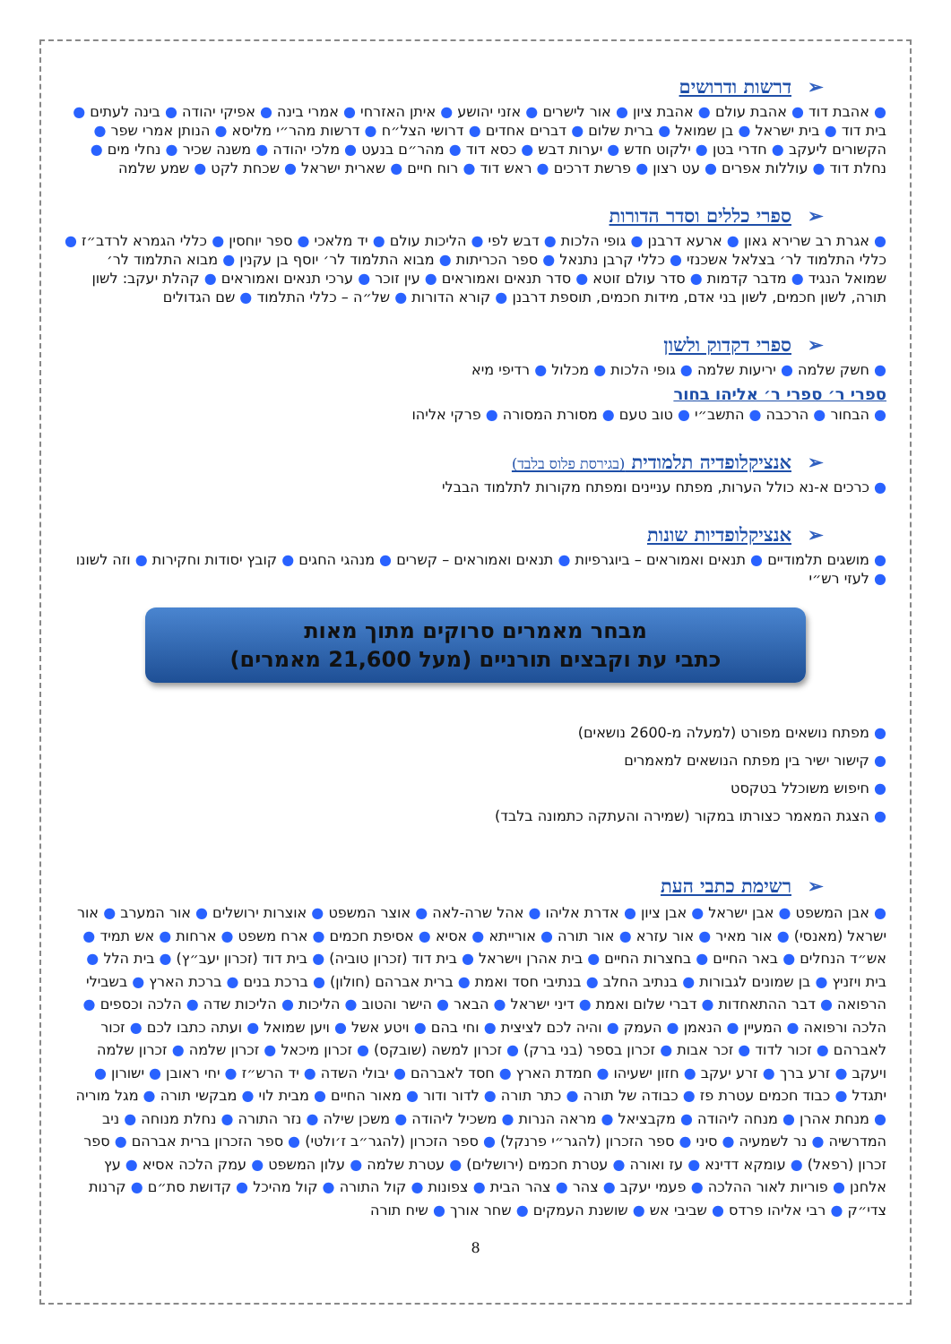➢דרשות ודרושים
● אהבת דוד ● אהבת עולם ● אהבת ציון ● אור לישרים ● אזני יהושע ● איתן האזרחי ● אמרי בינה ● אפיקי יהודה ● בינה לעתים ● בית דוד ● בית ישראל ● בן שמואל ● ברית שלום ● דברים אחדים ● דרושי הצל״ח ● דרשות מהר״י מליסא ● הנותן אמרי שפר ● הקשורים ליעקב ● חדרי בטן ● ילקוט חדש ● יערות דבש ● כסא דוד ● מהר״ם בנעט ● מלכי יהודה ● משנה שכיר ● נחלי מים ● נחלת דוד ● עוללות אפרים ● עט רצון ● פרשת דרכים ● ראש דוד ● רוח חיים ● שארית ישראל ● שכחת לקט ● שמע שלמה
➢ספרי כללים וסדר הדורות
● אגרת רב שרירא גאון ● ארעא דרבנן ● גופי הלכות ● דבש לפי ● הליכות עולם ● יד מלאכי ● ספר יוחסין ● כללי הגמרא לרדב״ז ● כללי התלמוד לר׳ בצלאל אשכנזי ● כללי קרבן נתנאל ● ספר הכריתות ● מבוא התלמוד לר׳ יוסף בן עקנין ● מבוא התלמוד לר׳ שמואל הנגיד ● מדבר קדמות ● סדר עולם זוטא ● סדר תנאים ואמוראים ● עין זוכר ● ערכי תנאים ואמוראים ● קהלת יעקב: לשון תורה, לשון חכמים, לשון בני אדם, מידות חכמים, תוספת דרבנן ● קורא הדורות ● של״ה – כללי התלמוד ● שם הגדולים
➢ספרי דקדוק ולשון
● חשק שלמה ● יריעות שלמה ● גופי הלכות ● מכלול ● רדיפי מיא
ספרי ר׳ ספרי ר׳ אליהו בחור
● הבחור ● הרכבה ● התשב״י ● טוב טעם ● מסורת המסורה ● פרקי אליהו
➢אנציקלופדיה תלמודית (בגירסת פלוס בלבד)
● כרכים א-נא כולל הערות, מפתח עניינים ומפתח מקורות לתלמוד הבבלי
➢אנציקלופדיות שונות
● מושגים תלמודיים ● תנאים ואמוראים – ביוגרפיות ● תנאים ואמוראים – קשרים ● מנהגי החגים ● קובץ יסודות וחקירות ● וזה לשונו ● לעזי רש״י
מבחר מאמרים סרוקים מתוך מאות
כתבי עת וקבצים תורניים (מעל 21,600 מאמרים)
● מפתח נושאים מפורט (למעלה מ-2600 נושאים)
● קישור ישיר בין מפתח הנושאים למאמרים
● חיפוש משוכלל בטקסט
● הצגת המאמר כצורתו במקור (שמירה והעתקה כתמונה בלבד)
➢רשימת כתבי העת
● אבן המשפט ● אבן ישראל ● אבן ציון ● אדרת אליהו ● אהל שרה-לאה ● אוצר המשפט ● אוצרות ירושלים ● אור המערב ● אור ישראל (מאנסי) ● אור מאיר ● אור עזרא ● אור תורה ● אורייתא ● אסיא ● אסיפת חכמים ● ארח משפט ● ארחות ● אש תמיד ● אש״ד הנחלים ● באר החיים ● בחצרות החיים ● בית אהרן וישראל ● בית דוד (זכרון טוביה) ● בית דוד (זכרון יעב״ץ) ● בית הלל ● בית ויזניץ ● בן שמונים לגבורות ● בנתיב החלב ● בנתיבי חסד ואמת ● ברית אברהם (חולון) ● ברכת בנים ● ברכת הארץ ● בשבילי הרפואה ● דבר ההתאחדות ● דברי שלום ואמת ● דיני ישראל ● הבאר ● הישר והטוב ● הליכות ● הליכות שדה ● הלכה וכספים ● הלכה ורפואה ● המעיין ● הנאמן ● העמק ● והיה לכם לציצית ● וחי בהם ● ויטע אשל ● ויען שמואל ● ועתה כתבו לכם ● זכור לאברהם ● זכור לדוד ● זכר אבות ● זכרון בספר (בני ברק) ● זכרון למשה (שובקס) ● זכרון מיכאל ● זכרון שלמה ● זכרון שלמה ויעקב ● זרע ברך ● זרע יעקב ● חזון ישעיהו ● חמדת הארץ ● חסד לאברהם ● יבולי השדה ● יד הרש״ז ● יחי ראובן ● ישורון ● יתגדל ● כבוד חכמים עטרת פז ● כבודה של תורה ● כתר תורה ● לדור ודור ● מאור החיים ● מבית לוי ● מבקשי תורה ● מגל מוריה ● מנחת אהרן ● מנחה ליהודה ● מקבציאל ● מראה הנרות ● משכיל ליהודה ● משכן שילה ● נזר התורה ● נחלת מנוחה ● ניב המדרשיה ● נר לשמעיה ● סיני ● ספר הזכרון (להגר״י פרנקל) ● ספר הזכרון (להגר״ב ז׳ולטי) ● ספר הזכרון ברית אברהם ● ספר זכרון (רפאל) ● עומקא דדינא ● עז ואורה ● עטרת חכמים (ירושלים) ● עטרת שלמה ● עלון המשפט ● עמק הלכה אסיא ● עץ אלחנן ● פוריות לאור ההלכה ● פעמי יעקב ● צהר ● צהר הבית ● צפונות ● קול התורה ● קול מהיכל ● קדושת סת״ם ● קרנות צדי״ק ● רבי אליהו פרדס ● שביבי אש ● שושנת העמקים ● שחר אורך ● שיח תורה
8